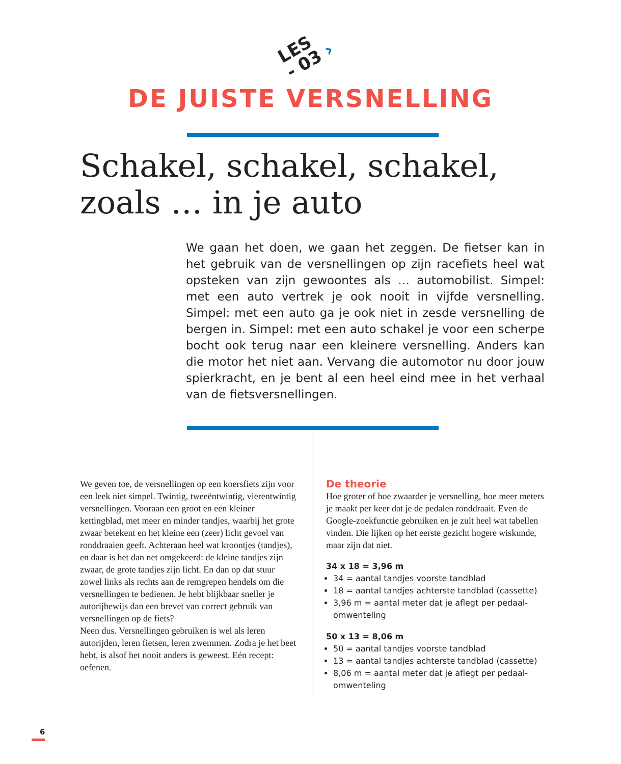LES
- 03 ›
DE JUISTE VERSNELLING
Schakel, schakel, schakel, zoals … in je auto
We gaan het doen, we gaan het zeggen. De fietser kan in het gebruik van de versnellingen op zijn racefiets heel wat opsteken van zijn gewoontes als … automobilist. Simpel: met een auto vertrek je ook nooit in vijfde versnelling. Simpel: met een auto ga je ook niet in zesde versnelling de bergen in. Simpel: met een auto schakel je voor een scherpe bocht ook terug naar een kleinere versnelling. Anders kan die motor het niet aan. Vervang die automotor nu door jouw spierkracht, en je bent al een heel eind mee in het verhaal van de fiets­versnellingen.
We geven toe, de versnellingen op een koersfiets zijn voor een leek niet simpel. Twintig, tweeëntwintig, vierentwintig versnellingen. Vooraan een groot en een kleiner kettingblad, met meer en minder tandjes, waarbij het grote zwaar betekent en het kleine een (zeer) licht gevoel van ronddraaien geeft. Achteraan heel wat kroontjes (tandjes), en daar is het dan net omgekeerd: de kleine tandjes zijn zwaar, de grote tandjes zijn licht. En dan op dat stuur zowel links als rechts aan de remgrepen hendels om die versnellingen te bedienen. Je hebt blijkbaar sneller je autorijbewijs dan een brevet van correct gebruik van versnellingen op de fiets?
Neen dus. Versnellingen gebruiken is wel als leren autorijden, leren fietsen, leren zwemmen. Zodra je het beet hebt, is alsof het nooit anders is geweest. Eén recept: oefenen.
De theorie
Hoe groter of hoe zwaarder je versnelling, hoe meer meters je maakt per keer dat je de pedalen ronddraait. Even de Google-zoekfunctie gebruiken en je zult heel wat tabellen vinden. Die lijken op het eerste gezicht hogere wiskunde, maar zijn dat niet.
34 x 18 = 3,96 m
34 = aantal tandjes voorste tandblad
18 = aantal tandjes achterste tandblad (cassette)
3,96 m = aantal meter dat je aflegt per pedaal­omwenteling
50 x 13 = 8,06 m
50 = aantal tandjes voorste tandblad
13 = aantal tandjes achterste tandblad (cassette)
8,06 m = aantal meter dat je aflegt per pedaal­omwenteling
6